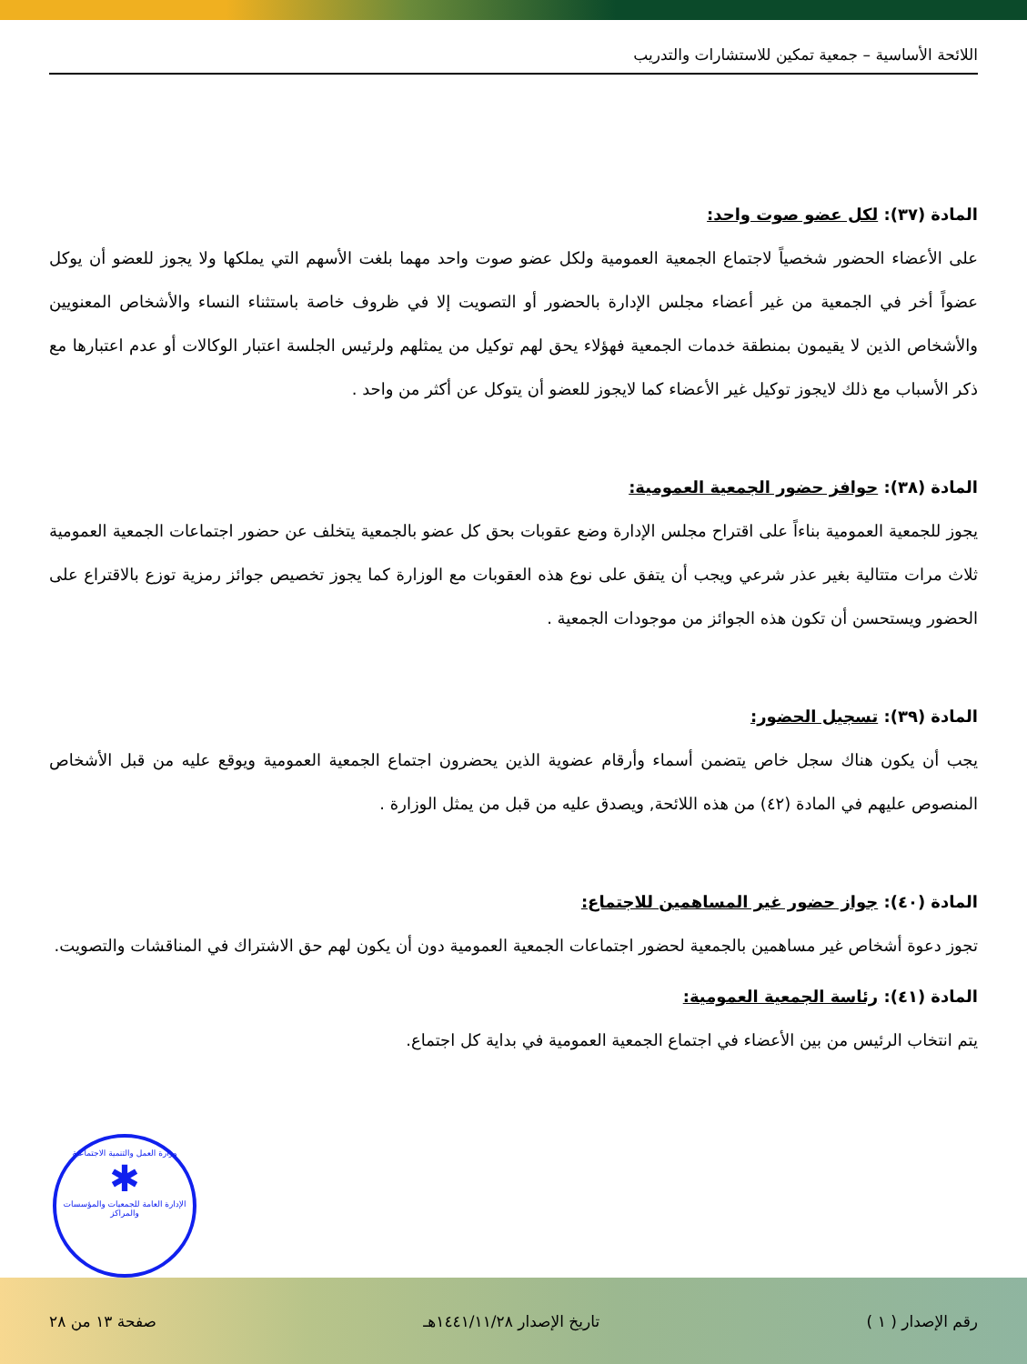اللائحة الأساسية – جمعية تمكين للاستشارات والتدريب
المادة (٣٧): لكل عضو صوت واحد:
على الأعضاء الحضور شخصياً لاجتماع الجمعية العمومية ولكل عضو صوت واحد مهما بلغت الأسهم التي يملكها ولا يجوز للعضو أن يوكل عضواً أخر في الجمعية من غير أعضاء مجلس الإدارة بالحضور أو التصويت إلا في ظروف خاصة باستثناء النساء والأشخاص المعنويين والأشخاص الذين لا يقيمون بمنطقة خدمات الجمعية فهؤلاء يحق لهم توكيل من يمثلهم ولرئيس الجلسة اعتبار الوكالات أو عدم اعتبارها مع ذكر الأسباب مع ذلك لايجوز توكيل غير الأعضاء كما لايجوز للعضو أن يتوكل عن أكثر من واحد .
المادة (٣٨): حوافز حضور الجمعية العمومية:
يجوز للجمعية العمومية بناءاً على اقتراح مجلس الإدارة وضع عقوبات بحق كل عضو بالجمعية يتخلف عن حضور اجتماعات الجمعية العمومية ثلاث مرات متتالية بغير عذر شرعي ويجب أن يتفق على نوع هذه العقوبات مع الوزارة كما يجوز تخصيص جوائز رمزية توزع بالاقتراع على الحضور ويستحسن أن تكون هذه الجوائز من موجودات الجمعية .
المادة (٣٩): تسجيل الحضور:
يجب أن يكون هناك سجل خاص يتضمن أسماء وأرقام عضوية الذين يحضرون اجتماع الجمعية العمومية ويوقع عليه من قبل الأشخاص المنصوص عليهم في المادة (٤٢) من هذه اللائحة, ويصدق عليه من قبل من يمثل الوزارة .
المادة (٤٠): جواز حضور غير المساهمين للاجتماع:
تجوز دعوة أشخاص غير مساهمين بالجمعية لحضور اجتماعات الجمعية العمومية دون أن يكون لهم حق الاشتراك في المناقشات والتصويت.
المادة (٤١): رئاسة الجمعية العمومية:
يتم انتخاب الرئيس من بين الأعضاء في اجتماع الجمعية العمومية في بداية كل اجتماع.
وزارة العمل والتنمية الاجتماعية
✱
الإدارة العامة للجمعيات والمؤسسات والمراكز
رقم الإصدار ( ١ ) تاريخ الإصدار ١٤٤١/١١/٢٨هـ صفحة ١٣ من ٢٨